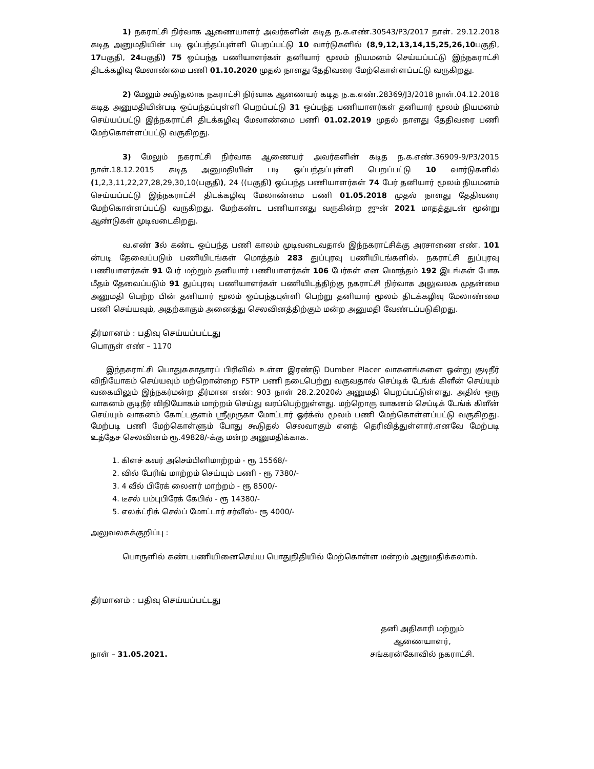1) நகராட்சி நிர்வாக ஆணையாளர் அவர்களின் கடித ந.க.எண்.30543/P3/2017 நாள். 29.12.2018 கடித அனுமதியின் படி ஒப்பந்தப்புள்ளி பெறப்பட்டு 10 வார்டுகளில் (8,9,12,13,14,15,25,26,10பகுதி, 17பகுதி, 24பகுதி) 75 ஒப்பந்த பணியாளர்கள் தனியார் மூலம் நியமனம் செய்யப்பட்டு இந்நகராட்சி திடக்கழிவு மேலாண்மை பணி 01.10.2020 முதல் நாளது தேதிவரை மேற்கொள்ளப்பட்டு வருகிறது.
2) மேலும் கூடுதலாக நகராட்சி நிர்வாக ஆணையர் கடித ந.க.எண்.28369/J3/2018 நாள்.04.12.2018 கடித அனுமதியின்படி ஒப்பந்தப்புள்ளி பெறப்பட்டு 31 ஒப்பந்த பணியாளர்கள் தனியார் மூலம் நியமனம் செய்யப்பட்டு இந்நகராட்சி திடக்கழிவு மேலாண்மை பணி 01.02.2019 முதல் நாளது தேதிவரை பணி மேற்கொள்ளப்பட்டு வருகிறது.
3) மேலும் நகராட்சி நிர்வாக ஆணையர் அவர்களின் கடித ந.க.எண்.36909-9/P3/2015 நாள்.18.12.2015 கடித அனுமதியின் படி ஒப்பந்தப்புள்ளி பெறப்பட்டு 10 வார்டுகளில் (1,2,3,11,22,27,28,29,30,10(பகுதி), 24 ((பகுதி) ஒப்பந்த பணியாளர்கள் 74 பேர் தனியார் மூலம் நியமனம் செய்யப்பட்டு இந்நகராட்சி திடக்கழிவு மேலாண்மை பணி 01.05.2018 முதல் நாளது தேதிவரை மேற்கொள்ளப்பட்டு வருகிறது. மேற்கண்ட பணியானது வருகின்ற ஜுன் 2021 மாதத்துடன் மூன்று ஆண்டுகள் முடிவடைகிறது.
வ.எண் 3ல் கண்ட ஒப்பந்த பணி காலம் முடிவடைவதால் இந்நகராட்சிக்கு அரசாணை எண். 101 ன்படி தேவைப்படும் பணியிடங்கள் மொத்தம் 283 துப்புரவு பணியிடங்களில். நகராட்சி துப்புரவு பணியாளர்கள் 91 பேர் மற்றும் தனியார் பணியாளர்கள் 106 பேர்கள் என மொத்தம் 192 இடங்கள் போக மீதம் தேவைப்படும் 91 துப்புரவு பணியாளர்கள் பணியிடத்திற்கு நகராட்சி நிர்வாக அலுவலக முதன்மை அனுமதி பெற்ற பின் தனியார் மூலம் ஒப்பந்தபுள்ளி பெற்று தனியார் மூலம் திடக்கழிவு மேலாண்மை பணி செய்யவும், அதற்காகும் அனைத்து செலவினத்திற்கும் மன்ற அனுமதி வேண்டப்படுகிறது.
தீர்மானம் : பதிவு செய்யப்பட்டது
பொருள் எண் – 1170
இந்நகராட்சி பொதுசுகாதாரப் பிரிவில் உள்ள இரண்டு Dumber Placer வாகனங்களை ஒன்று குடிநீர் விநியோகம் செய்யவும் மற்றொன்றை FSTP பணி நடைபெற்று வருவதால் செப்டிக் டேங்க் கிளீன் செய்யும் வகையிலும் இந்நகர்மன்ற தீர்மான எண்: 903 நாள் 28.2.2020ல் அனுமதி பெறப்பட்டுள்ளது. அதில் ஒரு வாகனம் குடிநீர் விநியோகம் மாற்றம் செய்து வரப்பெற்றுள்ளது. மற்றொரு வாகனம் செப்டிக் டேங்க் கிளீன் செய்யும் வாகனம் கோட்டகுளம் ஸ்ரீமுருகா மோட்டார் ஓர்க்ஸ் மூலம் பணி மேற்கொள்ளப்பட்டு வருகிறது. மேற்படி பணி மேற்கொள்ளும் போது கூடுதல் செலவாகும் எனத் தெரிவித்துள்ளார்.எனவே மேற்படி உத்தேச செலவினம் ரூ.49828/-க்கு மன்ற அனுமதிக்காக.
1. கிளச் கவர் அசெம்பிளிமாற்றம் - ரூ 15568/-
2. வில் பேரிங் மாற்றம் செய்யும் பணி - ரூ 7380/-
3. 4 வீல் பிரேக் லைனர் மாற்றம் - ரூ 8500/-
4. டீசல் பம்புபிரேக் கேபில் - ரூ 14380/-
5. எலக்ட்ரிக் செல்ப் மோட்டார் சர்வீஸ்- ரூ 4000/-
அலுவலகக்குறிப்பு :
பொருளில் கண்டபணியினைசெய்ய பொதுநிதியில் மேற்கொள்ள மன்றம் அனுமதிக்கலாம்.
தீர்மானம் : பதிவு செய்யப்பட்டது
நாள் – 31.05.2021.
தனி அதிகாரி மற்றும்
ஆணையாளர்,
சங்கரன்கோவில் நகராட்சி.